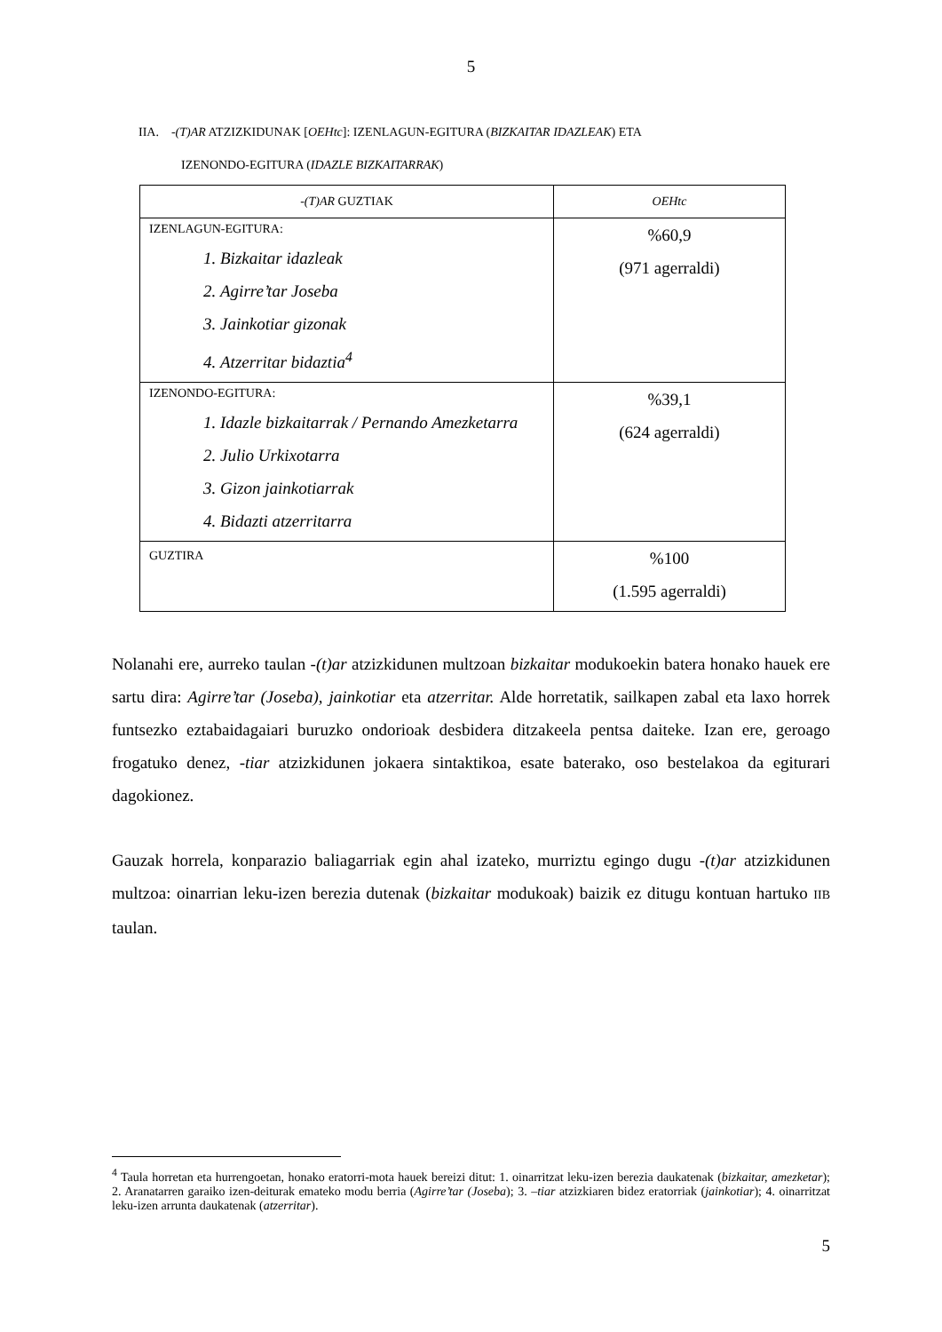5
IIA. -(T)AR ATZIZKIDUNAK [OEHtc]: IZENLAGUN-EGITURA (BIZKAITAR IDAZLEAK) ETA
IZENONDO-EGITURA (IDAZLE BIZKAITARRAK)
| - (T)AR GUZTIAK | OEHtc |
| IZENLAGUN-EGITURA: 1. Bizkaitar idazleak 2. Agirre’tar Joseba 3. Jainkotiar gizonak 4. Atzerritar bidaztia<sup>4</sup> | %60,9 (971 agerraldi) |
| IZENONDO-EGITURA: 1. Idazle bizkaitarrak / Pernando Amezketarra 2. Julio Urkixotarra 3. Gizon jainkotiarrak 4. Bidazti atzerritarra | %39,1 (624 agerraldi) |
| GUZTIRA | %100 (1.595 agerraldi) |
Nolanahi ere, aurreko taulan -(t)ar atzizkidunen multzoan bizkaitar modukoekin batera honako hauek ere sartu dira: Agirre’tar (Joseba), jainkotiar eta atzerritar. Alde horretatik, sailkapen zabal eta laxo horrek funtsezko eztabaidagaiari buruzko ondorioak desbidera ditzakeela pentsa daiteke. Izan ere, geroago frogatuko denez, -tiar atzizkidunen jokaera sintaktikoa, esate baterako, oso bestelakoa da egiturari dagokionez.
Gauzak horrela, konparazio baliagarriak egin ahal izateko, murriztu egingo dugu -(t)ar atzizkidunen multzoa: oinarrian leku-izen berezia dutenak (bizkaitar modukoak) baizik ez ditugu kontuan hartuko IIB taulan.
<sup>4</sup> Taula horretan eta hurrengoetan, honako eratorri-mota hauek bereizi ditut: 1. oinarritzat leku-izen berezia daukatenak (bizkaitar, amezketar); 2. Aranatarren garaiko izen-deiturak emateko modu berria (Agirre’tar (Joseba); 3. –tiar atzizkiaren bidez eratorriak (jainkotiar); 4. oinarritzat leku-izen arrunta daukatenak (atzerritar).
5